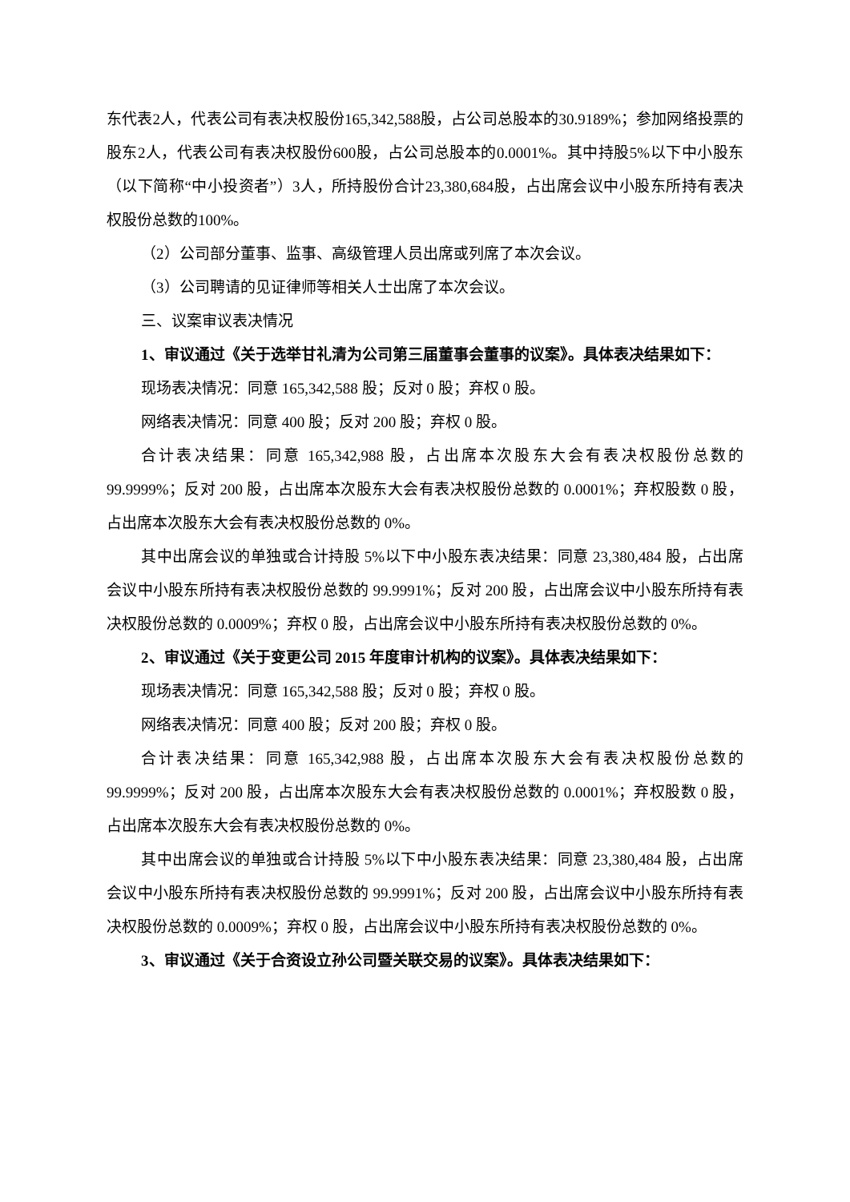东代表2人，代表公司有表决权股份165,342,588股，占公司总股本的30.9189%；参加网络投票的股东2人，代表公司有表决权股份600股，占公司总股本的0.0001%。其中持股5%以下中小股东（以下简称“中小投资者”）3人，所持股份合计23,380,684股，占出席会议中小股东所持有表决权股份总数的100%。
（2）公司部分董事、监事、高级管理人员出席或列席了本次会议。
（3）公司聘请的见证律师等相关人士出席了本次会议。
三、议案审议表决情况
1、审议通过《关于选举甘礼清为公司第三届董事会董事的议案》。具体表决结果如下：
现场表决情况：同意 165,342,588 股；反对 0 股；弃权 0 股。
网络表决情况：同意 400 股；反对 200 股；弃权 0 股。
合计表决结果：同意 165,342,988 股，占出席本次股东大会有表决权股份总数的99.9999%；反对 200 股，占出席本次股东大会有表决权股份总数的 0.0001%；弃权股数 0 股，占出席本次股东大会有表决权股份总数的 0%。
其中出席会议的单独或合计持股 5%以下中小股东表决结果：同意 23,380,484 股，占出席会议中小股东所持有表决权股份总数的 99.9991%；反对 200 股，占出席会议中小股东所持有表决权股份总数的 0.0009%；弃权 0 股，占出席会议中小股东所持有表决权股份总数的 0%。
2、审议通过《关于变更公司 2015 年度审计机构的议案》。具体表决结果如下：
现场表决情况：同意 165,342,588 股；反对 0 股；弃权 0 股。
网络表决情况：同意 400 股；反对 200 股；弃权 0 股。
合计表决结果：同意 165,342,988 股，占出席本次股东大会有表决权股份总数的99.9999%；反对 200 股，占出席本次股东大会有表决权股份总数的 0.0001%；弃权股数 0 股，占出席本次股东大会有表决权股份总数的 0%。
其中出席会议的单独或合计持股 5%以下中小股东表决结果：同意 23,380,484 股，占出席会议中小股东所持有表决权股份总数的 99.9991%；反对 200 股，占出席会议中小股东所持有表决权股份总数的 0.0009%；弃权 0 股，占出席会议中小股东所持有表决权股份总数的 0%。
3、审议通过《关于合资设立孙公司暨关联交易的议案》。具体表决结果如下：